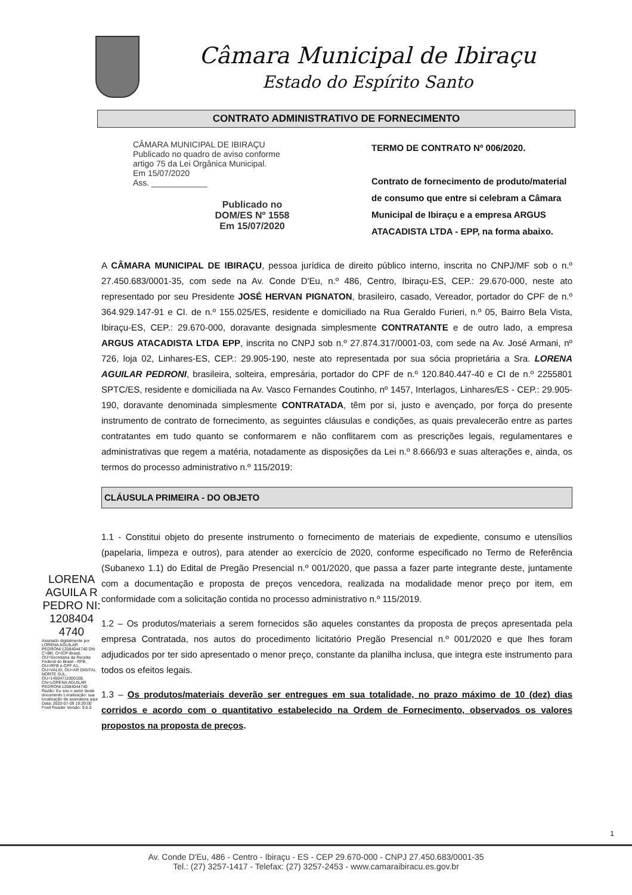Câmara Municipal de Ibiraçu
Estado do Espírito Santo
CONTRATO ADMINISTRATIVO DE FORNECIMENTO
CÂMARA MUNICIPAL DE IBIRAÇU
Publicado no quadro de aviso conforme
artigo 75 da Lei Orgânica Municipal.
Em 15/07/2020
Ass. ____________
Publicado no
DOM/ES Nº 1558
Em 15/07/2020
TERMO DE CONTRATO Nº 006/2020.
Contrato de fornecimento de produto/material de consumo que entre si celebram a Câmara Municipal de Ibiraçu e a empresa ARGUS ATACADISTA LTDA - EPP, na forma abaixo.
A CÂMARA MUNICIPAL DE IBIRAÇU, pessoa jurídica de direito público interno, inscrita no CNPJ/MF sob o n.º 27.450.683/0001-35, com sede na Av. Conde D'Eu, n.º 486, Centro, Ibiraçu-ES, CEP.: 29.670-000, neste ato representado por seu Presidente JOSÉ HERVAN PIGNATON, brasileiro, casado, Vereador, portador do CPF de n.º 364.929.147-91 e CI. de n.º 155.025/ES, residente e domiciliado na Rua Geraldo Furieri, n.º 05, Bairro Bela Vista, Ibiraçu-ES, CEP.: 29.670-000, doravante designada simplesmente CONTRATANTE e de outro lado, a empresa ARGUS ATACADISTA LTDA EPP, inscrita no CNPJ sob n.º 27.874.317/0001-03, com sede na Av. José Armani, nº 726, loja 02, Linhares-ES, CEP.: 29.905-190, neste ato representada por sua sócia proprietária a Sra. LORENA AGUILAR PEDRONI, brasileira, solteira, empresária, portador do CPF de n.º 120.840.447-40 e CI de n.º 2255801 SPTC/ES, residente e domiciliada na Av. Vasco Fernandes Coutinho, nº 1457, Interlagos, Linhares/ES - CEP.: 29.905-190, doravante denominada simplesmente CONTRATADA, têm por si, justo e avençado, por força do presente instrumento de contrato de fornecimento, as seguintes cláusulas e condições, as quais prevalecerão entre as partes contratantes em tudo quanto se conformarem e não conflitarem com as prescrições legais, regulamentares e administrativas que regem a matéria, notadamente as disposições da Lei n.º 8.666/93 e suas alterações e, ainda, os termos do processo administrativo n.º 115/2019:
CLÁUSULA PRIMEIRA - DO OBJETO
LORENA AGUILA R PEDRO NI: 1208404 4740
Assinado digitalmente por LORENA AGUILAR PEDRONI:12084044740 DN: C=BR, O=ICP-Brasil, OU=Secretaria da Receita Federal do Brasil - RFB, OU=RFB e-CPF A1, OU=VALID, OU=AR DIGITAL NORTE SUL, OU=14504711000108, CN=LORENA AGUILAR PEDRONI:12084044740 Razão: Eu sou o autor deste documento Localização: sua localização de assinatura aqui Data: 2020-07-09 19:29:00 Foxit Reader Versão: 9.5.0
1.1 - Constitui objeto do presente instrumento o fornecimento de materiais de expediente, consumo e utensílios (papelaria, limpeza e outros), para atender ao exercício de 2020, conforme especificado no Termo de Referência (Subanexo 1.1) do Edital de Pregão Presencial n.º 001/2020, que passa a fazer parte integrante deste, juntamente com a documentação e proposta de preços vencedora, realizada na modalidade menor preço por item, em conformidade com a solicitação contida no processo administrativo n.º 115/2019.
1.2 – Os produtos/materiais a serem fornecidos são aqueles constantes da proposta de preços apresentada pela empresa Contratada, nos autos do procedimento licitatório Pregão Presencial n.º 001/2020 e que lhes foram adjudicados por ter sido apresentado o menor preço, constante da planilha inclusa, que integra este instrumento para todos os efeitos legais.
1.3 – Os produtos/materiais deverão ser entregues em sua totalidade, no prazo máximo de 10 (dez) dias corridos e acordo com o quantitativo estabelecido na Ordem de Fornecimento, observados os valores propostos na proposta de preços.
1
Av. Conde D'Eu, 486 - Centro - Ibiraçu - ES - CEP 29.670-000 - CNPJ 27.450.683/0001-35
Tel.: (27) 3257-1417 - Telefax: (27) 3257-2453 - www.camaraibiracu.es.gov.br